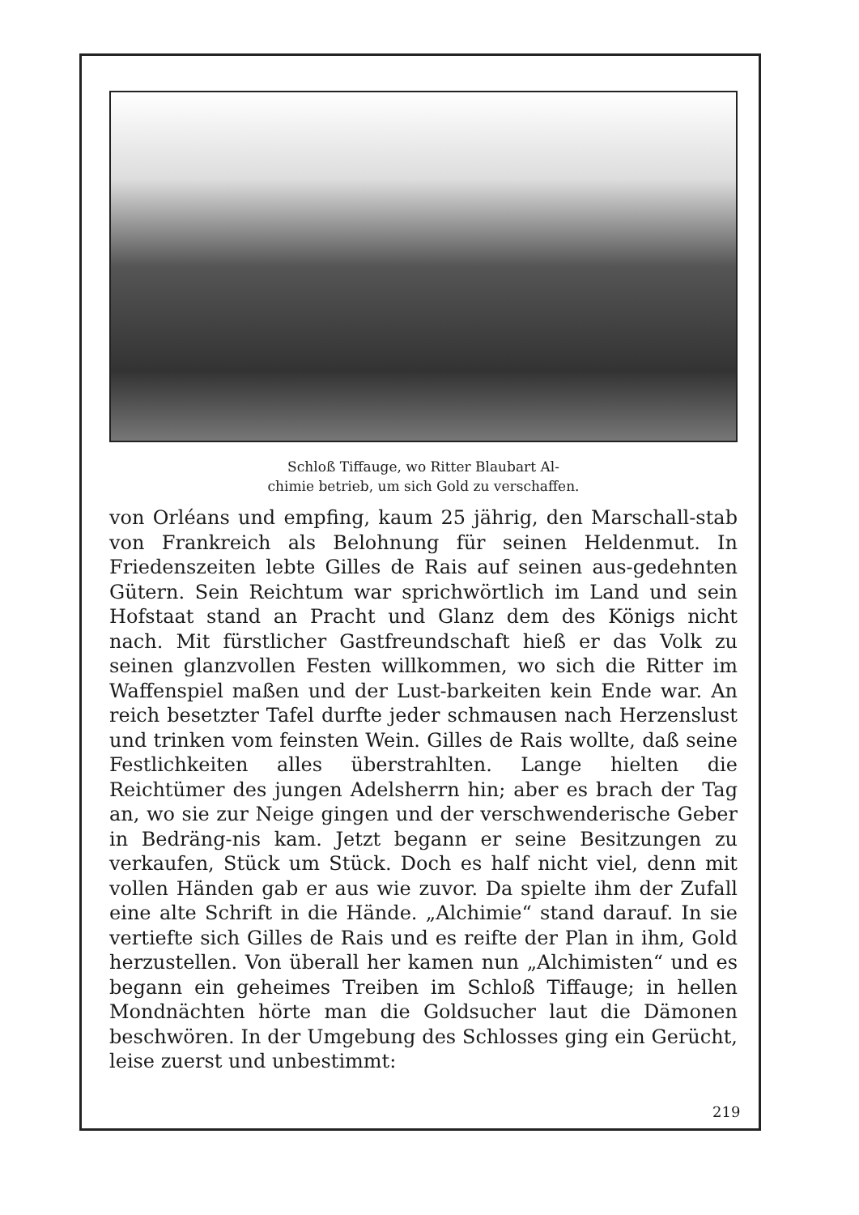Schloß Tiffauge, wo Ritter Blaubart Al-
chimie betrieb, um sich Gold zu verschaffen.
von Orléans und empfing, kaum 25 jährig, den Marschall-stab von Frankreich als Belohnung für seinen Heldenmut. In Friedenszeiten lebte Gilles de Rais auf seinen aus-gedehnten Gütern. Sein Reichtum war sprichwörtlich im Land und sein Hofstaat stand an Pracht und Glanz dem des Königs nicht nach. Mit fürstlicher Gastfreundschaft hieß er das Volk zu seinen glanzvollen Festen willkommen, wo sich die Ritter im Waffenspiel maßen und der Lust-barkeiten kein Ende war. An reich besetzter Tafel durfte jeder schmausen nach Herzenslust und trinken vom feinsten Wein. Gilles de Rais wollte, daß seine Festlichkeiten alles überstrahlten. Lange hielten die Reichtümer des jungen Adelsherrn hin; aber es brach der Tag an, wo sie zur Neige gingen und der verschwenderische Geber in Bedräng-nis kam. Jetzt begann er seine Besitzungen zu verkaufen, Stück um Stück. Doch es half nicht viel, denn mit vollen Händen gab er aus wie zuvor. Da spielte ihm der Zufall eine alte Schrift in die Hände. „Alchimie“ stand darauf. In sie vertiefte sich Gilles de Rais und es reifte der Plan in ihm, Gold herzustellen. Von überall her kamen nun „Alchimisten“ und es begann ein geheimes Treiben im Schloß Tiffauge; in hellen Mondnächten hörte man die Goldsucher laut die Dämonen beschwören. In der Umgebung des Schlosses ging ein Gerücht, leise zuerst und unbestimmt:
219